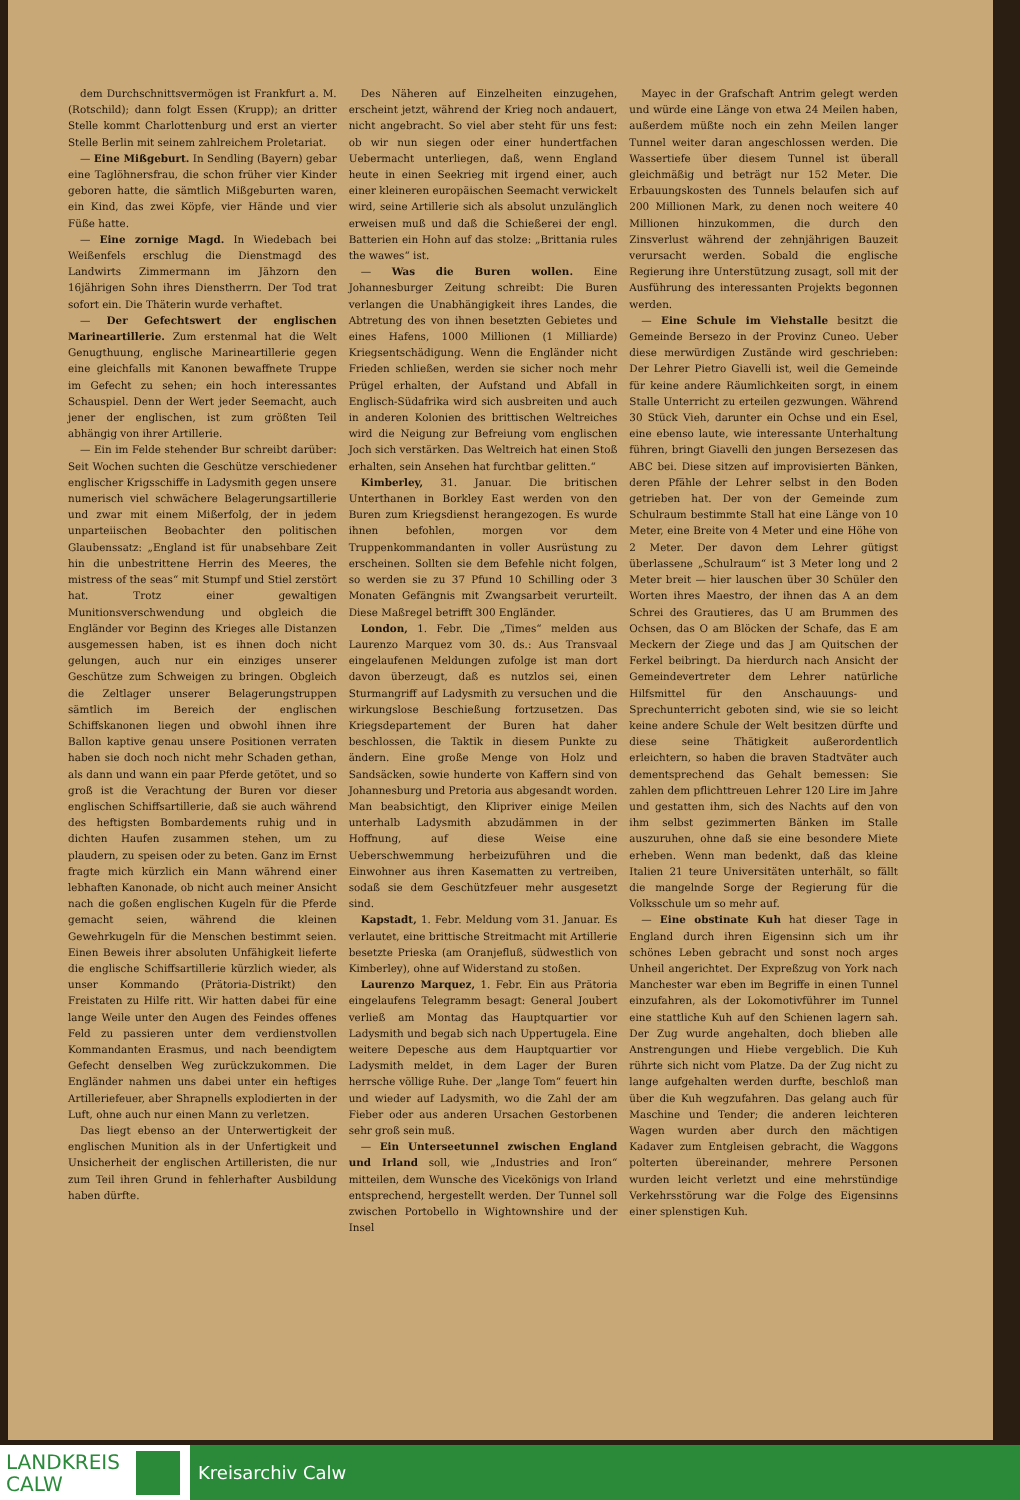dem Durchschnittsvermögen ist Frankfurt a. M. (Rotschild); dann folgt Essen (Krupp); an dritter Stelle kommt Charlottenburg und erst an vierter Stelle Berlin mit seinem zahlreichem Proletariat.
— Eine Mißgeburt. In Sendling (Bayern) gebar eine Taglöhnersfrau, die schon früher vier Kinder geboren hatte, die sämtlich Mißgeburten waren, ein Kind, das zwei Köpfe, vier Hände und vier Füße hatte.
— Eine zornige Magd. In Wiedebach bei Weißenfels erschlug die Dienstmagd des Landwirts Zimmermann im Jähzorn den 16jährigen Sohn ihres Dienstherrn. Der Tod trat sofort ein. Die Thäterin wurde verhaftet.
— Der Gefechtswert der englischen Marineartillerie. Zum erstenmal hat die Welt Genugthuung, englische Marineartillerie gegen eine gleichfalls mit Kanonen bewaffnete Truppe im Gefecht zu sehen; ein hoch interessantes Schauspiel. Denn der Wert jeder Seemacht, auch jener der englischen, ist zum größten Teil abhängig von ihrer Artillerie.
— Ein im Felde stehender Bur schreibt darüber: Seit Wochen suchten die Geschütze verschiedener englischer Krigsschiffe in Ladysmith gegen unsere numerisch viel schwächere Belagerungsartillerie und zwar mit einem Mißerfolg, der in jedem unparteiischen Beobachter den politischen Glaubenssatz: „England ist für unabsehbare Zeit hin die unbestrittene Herrin des Meeres, the mistress of the seas“ mit Stumpf und Stiel zerstört hat. Trotz einer gewaltigen Munitionsverschwendung und obgleich die Engländer vor Beginn des Krieges alle Distanzen ausgemessen haben, ist es ihnen doch nicht gelungen, auch nur ein einziges unserer Geschütze zum Schweigen zu bringen. Obgleich die Zeltlager unserer Belagerungstruppen sämtlich im Bereich der englischen Schiffskanonen liegen und obwohl ihnen ihre Ballon kaptive genau unsere Positionen verraten haben sie doch noch nicht mehr Schaden gethan, als dann und wann ein paar Pferde getötet, und so groß ist die Verachtung der Buren vor dieser englischen Schiffsartillerie, daß sie auch während des heftigsten Bombardements ruhig und in dichten Haufen zusammen stehen, um zu plaudern, zu speisen oder zu beten. Ganz im Ernst fragte mich kürzlich ein Mann während einer lebhaften Kanonade, ob nicht auch meiner Ansicht nach die goßen englischen Kugeln für die Pferde gemacht seien, während die kleinen Gewehrkugeln für die Menschen bestimmt seien. Einen Beweis ihrer absoluten Unfähigkeit lieferte die englische Schiffsartillerie kürzlich wieder, als unser Kommando (Prätoria-Distrikt) den Freistaten zu Hilfe ritt. Wir hatten dabei für eine lange Weile unter den Augen des Feindes offenes Feld zu passieren unter dem verdienstvollen Kommandanten Erasmus, und nach beendigtem Gefecht denselben Weg zurückzukommen. Die Engländer nahmen uns dabei unter ein heftiges Artilleriefeuer, aber Shrapnells explodierten in der Luft, ohne auch nur einen Mann zu verletzen.
Das liegt ebenso an der Unterwertigkeit der englischen Munition als in der Unfertigkeit und Unsicherheit der englischen Artilleristen, die nur zum Teil ihren Grund in fehlerhafter Ausbildung haben dürfte.
Des Näheren auf Einzelheiten einzugehen, erscheint jetzt, während der Krieg noch andauert, nicht angebracht. So viel aber steht für uns fest: ob wir nun siegen oder einer hundertfachen Uebermacht unterliegen, daß, wenn England heute in einen Seekrieg mit irgend einer, auch einer kleineren europäischen Seemacht verwickelt wird, seine Artillerie sich als absolut unzulänglich erweisen muß und daß die Schießerei der engl. Batterien ein Hohn auf das stolze: „Brittania rules the wawes“ ist.
— Was die Buren wollen. Eine Johannesburger Zeitung schreibt: Die Buren verlangen die Unabhängigkeit ihres Landes, die Abtretung des von ihnen besetzten Gebietes und eines Hafens, 1000 Millionen (1 Milliarde) Kriegsentschädigung. Wenn die Engländer nicht Frieden schließen, werden sie sicher noch mehr Prügel erhalten, der Aufstand und Abfall in Englisch-Südafrika wird sich ausbreiten und auch in anderen Kolonien des brittischen Weltreiches wird die Neigung zur Befreiung vom englischen Joch sich verstärken. Das Weltreich hat einen Stoß erhalten, sein Ansehen hat furchtbar gelitten.“
Kimberley, 31. Januar. Die britischen Unterthanen in Borkley East werden von den Buren zum Kriegsdienst herangezogen. Es wurde ihnen befohlen, morgen vor dem Truppenkommandanten in voller Ausrüstung zu erscheinen. Sollten sie dem Befehle nicht folgen, so werden sie zu 37 Pfund 10 Schilling oder 3 Monaten Gefängnis mit Zwangsarbeit verurteilt. Diese Maßregel betrifft 300 Engländer.
London, 1. Febr. Die „Times“ melden aus Laurenzo Marquez vom 30. ds.: Aus Transvaal eingelaufenen Meldungen zufolge ist man dort davon überzeugt, daß es nutzlos sei, einen Sturmangriff auf Ladysmith zu versuchen und die wirkungslose Beschießung fortzusetzen. Das Kriegsdepartement der Buren hat daher beschlossen, die Taktik in diesem Punkte zu ändern. Eine große Menge von Holz und Sandsäcken, sowie hunderte von Kaffern sind von Johannesburg und Pretoria aus abgesandt worden. Man beabsichtigt, den Klipriver einige Meilen unterhalb Ladysmith abzudämmen in der Hoffnung, auf diese Weise eine Ueberschwemmung herbeizuführen und die Einwohner aus ihren Kasematten zu vertreiben, sodaß sie dem Geschützfeuer mehr ausgesetzt sind.
Kapstadt, 1. Febr. Meldung vom 31. Januar. Es verlautet, eine brittische Streitmacht mit Artillerie besetzte Prieska (am Oranjefluß, südwestlich von Kimberley), ohne auf Widerstand zu stoßen.
Laurenzo Marquez, 1. Febr. Ein aus Prätoria eingelaufens Telegramm besagt: General Joubert verließ am Montag das Hauptquartier vor Ladysmith und begab sich nach Uppertugela. Eine weitere Depesche aus dem Hauptquartier vor Ladysmith meldet, in dem Lager der Buren herrsche völlige Ruhe. Der „lange Tom“ feuert hin und wieder auf Ladysmith, wo die Zahl der am Fieber oder aus anderen Ursachen Gestorbenen sehr groß sein muß.
— Ein Unterseetunnel zwischen England und Irland soll, wie „Industries and Iron“ mitteilen, dem Wunsche des Vicekönigs von Irland entsprechend, hergestellt werden. Der Tunnel soll zwischen Portobello in Wightownshire und der Insel
Mayec in der Grafschaft Antrim gelegt werden und würde eine Länge von etwa 24 Meilen haben, außerdem müßte noch ein zehn Meilen langer Tunnel weiter daran angeschlossen werden. Die Wassertiefe über diesem Tunnel ist überall gleichmäßig und beträgt nur 152 Meter. Die Erbauungskosten des Tunnels belaufen sich auf 200 Millionen Mark, zu denen noch weitere 40 Millionen hinzukommen, die durch den Zinsverlust während der zehnjährigen Bauzeit verursacht werden. Sobald die englische Regierung ihre Unterstützung zusagt, soll mit der Ausführung des interessanten Projekts begonnen werden.
— Eine Schule im Viehstalle besitzt die Gemeinde Bersezo in der Provinz Cuneo. Ueber diese merwürdigen Zustände wird geschrieben: Der Lehrer Pietro Giavelli ist, weil die Gemeinde für keine andere Räumlichkeiten sorgt, in einem Stalle Unterricht zu erteilen gezwungen. Während 30 Stück Vieh, darunter ein Ochse und ein Esel, eine ebenso laute, wie interessante Unterhaltung führen, bringt Giavelli den jungen Bersezesen das ABC bei. Diese sitzen auf improvisierten Bänken, deren Pfähle der Lehrer selbst in den Boden getrieben hat. Der von der Gemeinde zum Schulraum bestimmte Stall hat eine Länge von 10 Meter, eine Breite von 4 Meter und eine Höhe von 2 Meter. Der davon dem Lehrer gütigst überlassene „Schulraum“ ist 3 Meter long und 2 Meter breit — hier lauschen über 30 Schüler den Worten ihres Maestro, der ihnen das A an dem Schrei des Grautieres, das U am Brummen des Ochsen, das O am Blöcken der Schafe, das E am Meckern der Ziege und das J am Quitschen der Ferkel beibringt. Da hierdurch nach Ansicht der Gemeindevertreter dem Lehrer natürliche Hilfsmittel für den Anschauungs- und Sprechunterricht geboten sind, wie sie so leicht keine andere Schule der Welt besitzen dürfte und diese seine Thätigkeit außerordentlich erleichtern, so haben die braven Stadtväter auch dementsprechend das Gehalt bemessen: Sie zahlen dem pflichttreuen Lehrer 120 Lire im Jahre und gestatten ihm, sich des Nachts auf den von ihm selbst gezimmerten Bänken im Stalle auszuruhen, ohne daß sie eine besondere Miete erheben. Wenn man bedenkt, daß das kleine Italien 21 teure Universitäten unterhält, so fällt die mangelnde Sorge der Regierung für die Volksschule um so mehr auf.
— Eine obstinate Kuh hat dieser Tage in England durch ihren Eigensinn sich um ihr schönes Leben gebracht und sonst noch arges Unheil angerichtet. Der Expreßzug von York nach Manchester war eben im Begriffe in einen Tunnel einzufahren, als der Lokomotivführer im Tunnel eine stattliche Kuh auf den Schienen lagern sah. Der Zug wurde angehalten, doch blieben alle Anstrengungen und Hiebe vergeblich. Die Kuh rührte sich nicht vom Platze. Da der Zug nicht zu lange aufgehalten werden durfte, beschloß man über die Kuh wegzufahren. Das gelang auch für Maschine und Tender; die anderen leichteren Wagen wurden aber durch den mächtigen Kadaver zum Entgleisen gebracht, die Waggons polterten übereinander, mehrere Personen wurden leicht verletzt und eine mehrstündige Verkehrsstörung war die Folge des Eigensinns einer splenstigen Kuh.
LANDKREIS
CALW
Kreisarchiv Calw